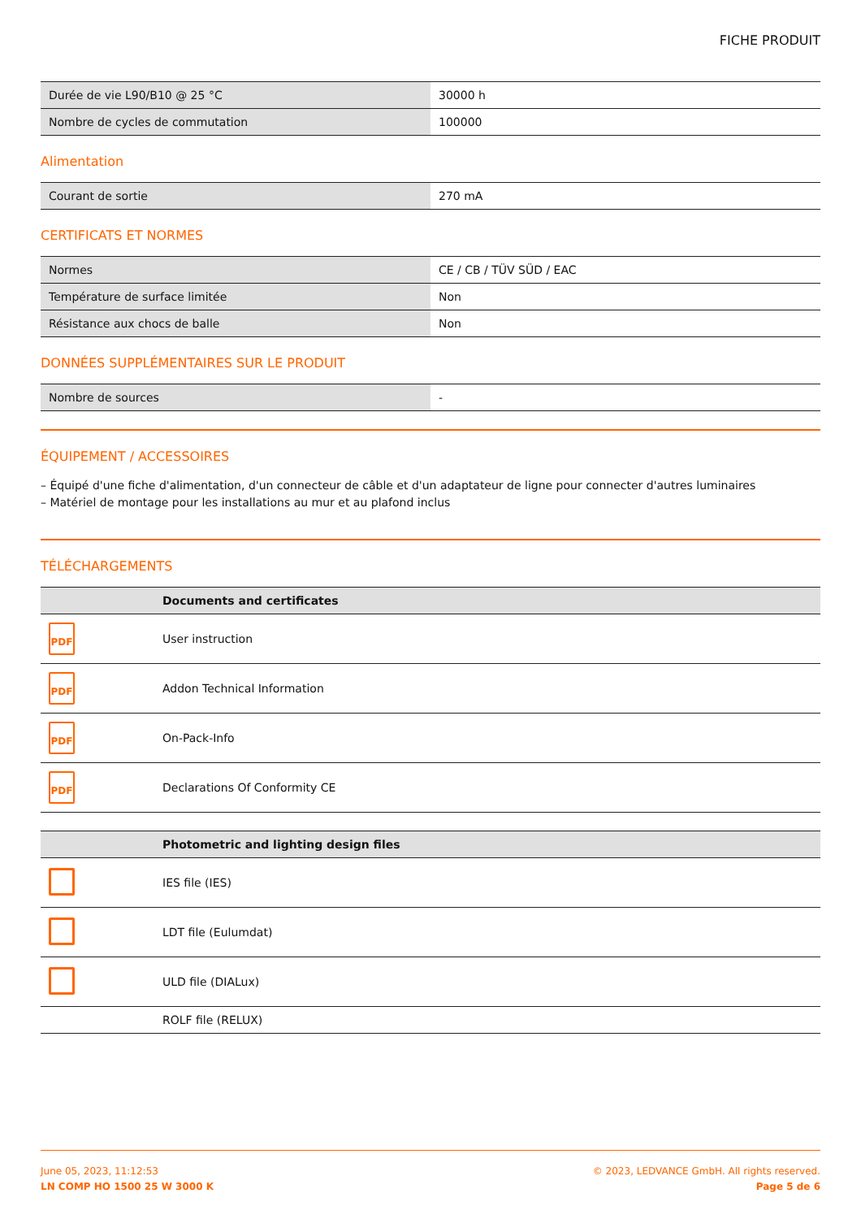FICHE PRODUIT
| Durée de vie L90/B10 @ 25 °C | 30000 h |
| Nombre de cycles de commutation | 100000 |
Alimentation
| Courant de sortie | 270 mA |
CERTIFICATS ET NORMES
| Normes | CE / CB / TÜV SÜD / EAC |
| Température de surface limitée | Non |
| Résistance aux chocs de balle | Non |
DONNÉES SUPPLÉMENTAIRES SUR LE PRODUIT
| Nombre de sources | - |
ÉQUIPEMENT / ACCESSOIRES
– Équipé d'une fiche d'alimentation, d'un connecteur de câble et d'un adaptateur de ligne pour connecter d'autres luminaires
– Matériel de montage pour les installations au mur et au plafond inclus
TÉLÉCHARGEMENTS
| | Documents and certificates |
| --- | --- |
| PDF | User instruction |
| PDF | Addon Technical Information |
| PDF | On-Pack-Info |
| PDF | Declarations Of Conformity CE |
| | Photometric and lighting design files |
| --- | --- |
| | IES file (IES) |
| | LDT file (Eulumdat) |
| | ULD file (DIALux) |
| | ROLF file (RELUX) |
June 05, 2023, 11:12:53
LN COMP HO 1500 25 W 3000 K
© 2023, LEDVANCE GmbH. All rights reserved.
Page 5 de 6